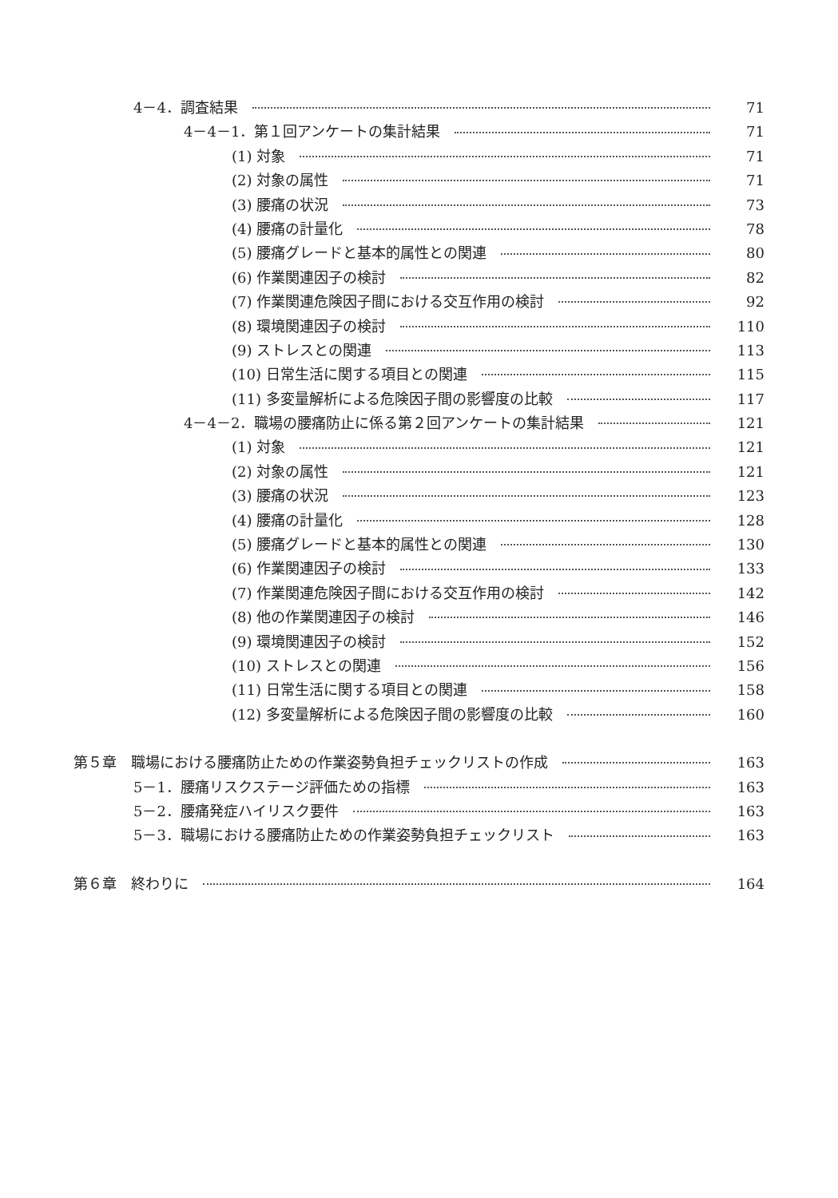4－4．調査結果 71
4－4－1．第１回アンケートの集計結果 71
(1) 対象 71
(2) 対象の属性 71
(3) 腰痛の状況 73
(4) 腰痛の計量化 78
(5) 腰痛グレードと基本的属性との関連 80
(6) 作業関連因子の検討 82
(7) 作業関連危険因子間における交互作用の検討 92
(8) 環境関連因子の検討 110
(9) ストレスとの関連 113
(10) 日常生活に関する項目との関連 115
(11) 多変量解析による危険因子間の影響度の比較 117
4－4－2．職場の腰痛防止に係る第２回アンケートの集計結果 121
(1) 対象 121
(2) 対象の属性 121
(3) 腰痛の状況 123
(4) 腰痛の計量化 128
(5) 腰痛グレードと基本的属性との関連 130
(6) 作業関連因子の検討 133
(7) 作業関連危険因子間における交互作用の検討 142
(8) 他の作業関連因子の検討 146
(9) 環境関連因子の検討 152
(10) ストレスとの関連 156
(11) 日常生活に関する項目との関連 158
(12) 多変量解析による危険因子間の影響度の比較 160
第５章　職場における腰痛防止ための作業姿勢負担チェックリストの作成 163
5－1．腰痛リスクステージ評価ための指標 163
5－2．腰痛発症ハイリスク要件 163
5－3．職場における腰痛防止ための作業姿勢負担チェックリスト 163
第６章　終わりに 164